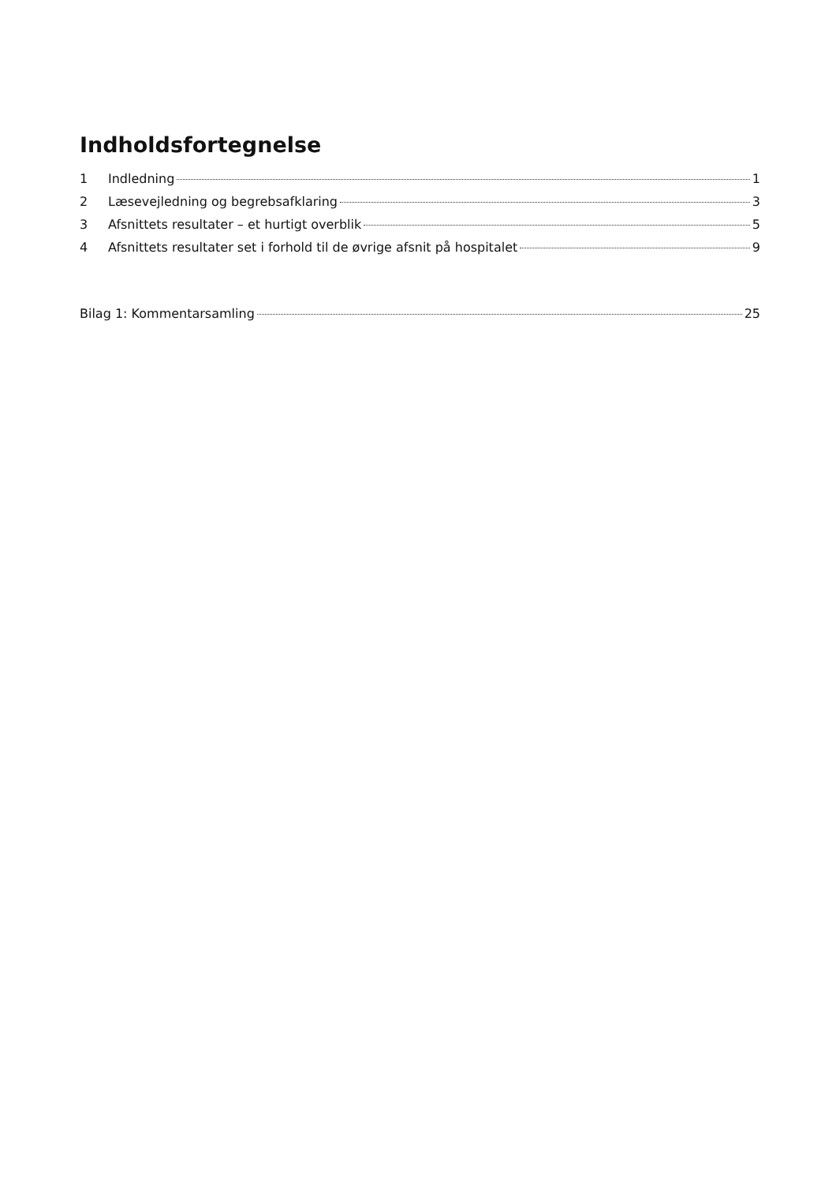Indholdsfortegnelse
1 Indledning 1
2 Læsevejledning og begrebsafklaring 3
3 Afsnittets resultater – et hurtigt overblik 5
4 Afsnittets resultater set i forhold til de øvrige afsnit på hospitalet 9
Bilag 1: Kommentarsamling 25